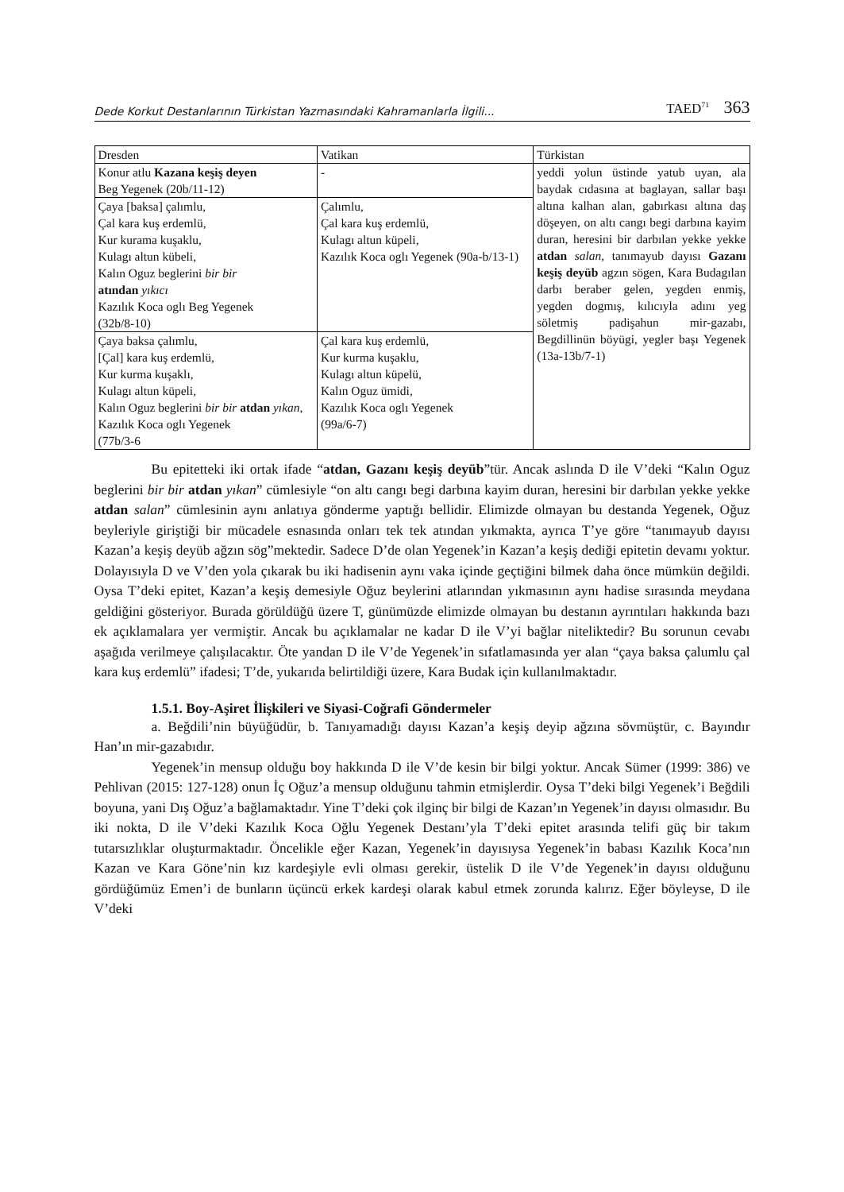Dede Korkut Destanlarının Türkistan Yazmasındaki Kahramanlarla İlgili... TAED<sup>71</sup> 363
| Dresden | Vatikan | Türkistan |
| --- | --- | --- |
| Konur atlu Kazana keşiş deyen Beg Yegenek (20b/11-12) | - | yeddi yolun üstinde yatub uyan, ala baydak cıdasına at baglayan, sallar başı altına kalhan alan, gabırkası altına daş döşeyen, on altı cangı begi darbına kayim duran, heresini bir darbılan yekke yekke atdan salan , tanımayub dayısı Gazanı keşiş deyüb agzın sögen, Kara Budagılan darbı beraber gelen, yegden enmiş, yegden dogmış, kılıcıyla adını yeg söletmiş padişahun mir-gazabı, Begdillinün böyügi, yegler başı Yegenek (13a-13b/7-1) |
| Çaya [baksa] çalımlu, Çal kara kuş erdemlü, Kur kurama kuşaklu, Kulagı altun kübeli, Kalın Oguz beglerini bir bir atından yıkıcı Kazılık Koca oglı Beg Yegenek (32b/8-10) | Çalımlu, Çal kara kuş erdemlü, Kulagı altun küpeli, Kazılık Koca oglı Yegenek (90a-b/13-1) | |
| Çaya baksa çalımlu, [Çal] kara kuş erdemlü, Kur kurma kuşaklı, Kulagı altun küpeli, Kalın Oguz beglerini bir bir atdan yıkan , Kazılık Koca oglı Yegenek (77b/3-6 | Çal kara kuş erdemlü, Kur kurma kuşaklu, Kulagı altun küpelü, Kalın Oguz ümidi, Kazılık Koca oglı Yegenek (99a/6-7) | |
Bu epitetteki iki ortak ifade “atdan, Gazanı keşiş deyüb”tür. Ancak aslında D ile V’deki “Kalın Oguz beglerini bir bir atdan yıkan” cümlesiyle “on altı cangı begi darbına kayim duran, heresini bir darbılan yekke yekke atdan salan” cümlesinin aynı anlatıya gönderme yaptığı bellidir. Elimizde olmayan bu destanda Yegenek, Oğuz beyleriyle giriştiği bir mücadele esnasında onları tek tek atından yıkmakta, ayrıca T’ye göre “tanımayub dayısı Kazan’a keşiş deyüb ağzın sög”mektedir. Sadece D’de olan Yegenek’in Kazan’a keşiş dediği epitetin devamı yoktur. Dolayısıyla D ve V’den yola çıkarak bu iki hadisenin aynı vaka içinde geçtiğini bilmek daha önce mümkün değildi. Oysa T’deki epitet, Kazan’a keşiş demesiyle Oğuz beylerini atlarından yıkmasının aynı hadise sırasında meydana geldiğini gösteriyor. Burada görüldüğü üzere T, günümüzde elimizde olmayan bu destanın ayrıntıları hakkında bazı ek açıklamalara yer vermiştir. Ancak bu açıklamalar ne kadar D ile V’yi bağlar niteliktedir? Bu sorunun cevabı aşağıda verilmeye çalışılacaktır. Öte yandan D ile V’de Yegenek’in sıfatlamasında yer alan “çaya baksa çalumlu çal kara kuş erdemlü” ifadesi; T’de, yukarıda belirtildiği üzere, Kara Budak için kullanılmaktadır.
1.5.1. Boy-Aşiret İlişkileri ve Siyasi-Coğrafi Göndermeler
a. Beğdili’nin büyüğüdür, b. Tanıyamadığı dayısı Kazan’a keşiş deyip ağzına sövmüştür, c. Bayındır Han’ın mir-gazabıdır.
Yegenek’in mensup olduğu boy hakkında D ile V’de kesin bir bilgi yoktur. Ancak Sümer (1999: 386) ve Pehlivan (2015: 127-128) onun İç Oğuz’a mensup olduğunu tahmin etmişlerdir. Oysa T’deki bilgi Yegenek’i Beğdili boyuna, yani Dış Oğuz’a bağlamaktadır. Yine T’deki çok ilginç bir bilgi de Kazan’ın Yegenek’in dayısı olmasıdır. Bu iki nokta, D ile V’deki Kazılık Koca Oğlu Yegenek Destanı’yla T’deki epitet arasında telifi güç bir takım tutarsızlıklar oluşturmaktadır. Öncelikle eğer Kazan, Yegenek’in dayısıysa Yegenek’in babası Kazılık Koca’nın Kazan ve Kara Göne’nin kız kardeşiyle evli olması gerekir, üstelik D ile V’de Yegenek’in dayısı olduğunu gördüğümüz Emen’i de bunların üçüncü erkek kardeşi olarak kabul etmek zorunda kalırız. Eğer böyleyse, D ile V’deki